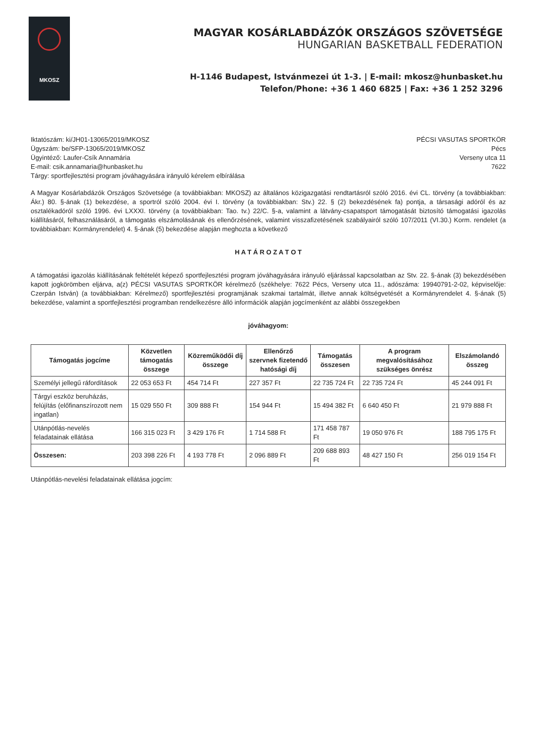MKOSZ
MAGYAR KOSÁRLABDÁZÓK ORSZÁGOS SZÖVETSÉGE
HUNGARIAN BASKETBALL FEDERATION
H-1146 Budapest, Istvánmezei út 1-3. | E-mail: mkosz@hunbasket.hu
Telefon/Phone: +36 1 460 6825 | Fax: +36 1 252 3296
Iktatószám: ki/JH01-13065/2019/MKOSZ
Ügyszám: be/SFP-13065/2019/MKOSZ
Ügyintéző: Laufer-Csík Annamária
E-mail: csik.annamaria@hunbasket.hu
Tárgy: sportfejlesztési program jóváhagyására irányuló kérelem elbírálása
PÉCSI VASUTAS SPORTKÖR
Pécs
Verseny utca 11
7622
A Magyar Kosárlabdázók Országos Szövetsége (a továbbiakban: MKOSZ) az általános közigazgatási rendtartásról szóló 2016. évi CL. törvény (a továbbiakban: Ákr.) 80. §-ának (1) bekezdése, a sportról szóló 2004. évi I. törvény (a továbbiakban: Stv.) 22. § (2) bekezdésének fa) pontja, a társasági adóról és az osztalékadóról szóló 1996. évi LXXXI. törvény (a továbbiakban: Tao. tv.) 22/C. §-a, valamint a látvány-csapatsport támogatását biztosító támogatási igazolás kiállításáról, felhasználásáról, a támogatás elszámolásának és ellenőrzésének, valamint visszafizetésének szabályairól szóló 107/2011 (VI.30.) Korm. rendelet (a továbbiakban: Kormányrendelet) 4. §-ának (5) bekezdése alapján meghozta a következő
H A T Á R O Z A T O T
A támogatási igazolás kiállításának feltételét képező sportfejlesztési program jóváhagyására irányuló eljárással kapcsolatban az Stv. 22. §-ának (3) bekezdésében kapott jogkörömben eljárva, a(z) PÉCSI VASUTAS SPORTKÖR kérelmező (székhelye: 7622 Pécs, Verseny utca 11., adószáma: 19940791-2-02, képviselője: Czerpán István) (a továbbiakban: Kérelmező) sportfejlesztési programjának szakmai tartalmát, illetve annak költségvetését a Kormányrendelet 4. §-ának (5) bekezdése, valamint a sportfejlesztési programban rendelkezésre álló információk alapján jogcímenként az alábbi összegekben
jóváhagyom:
| Támogatás jogcíme | Közvetlen támogatás összege | Közreműködői díj összege | Ellenőrző szervnek fizetendő hatósági díj | Támogatás összesen | A program megvalósításához szükséges önrész | Elszámolandó összeg |
| --- | --- | --- | --- | --- | --- | --- |
| Személyi jellegű ráfordítások | 22 053 653 Ft | 454 714 Ft | 227 357 Ft | 22 735 724 Ft | 22 735 724 Ft | 45 244 091 Ft |
| Tárgyi eszköz beruházás, felújítás (előfinanszírozott nem ingatlan) | 15 029 550 Ft | 309 888 Ft | 154 944 Ft | 15 494 382 Ft | 6 640 450 Ft | 21 979 888 Ft |
| Utánpótlás-nevelés feladatainak ellátása | 166 315 023 Ft | 3 429 176 Ft | 1 714 588 Ft | 171 458 787 Ft | 19 050 976 Ft | 188 795 175 Ft |
| Összesen: | 203 398 226 Ft | 4 193 778 Ft | 2 096 889 Ft | 209 688 893 Ft | 48 427 150 Ft | 256 019 154 Ft |
Utánpótlás-nevelési feladatainak ellátása jogcím: